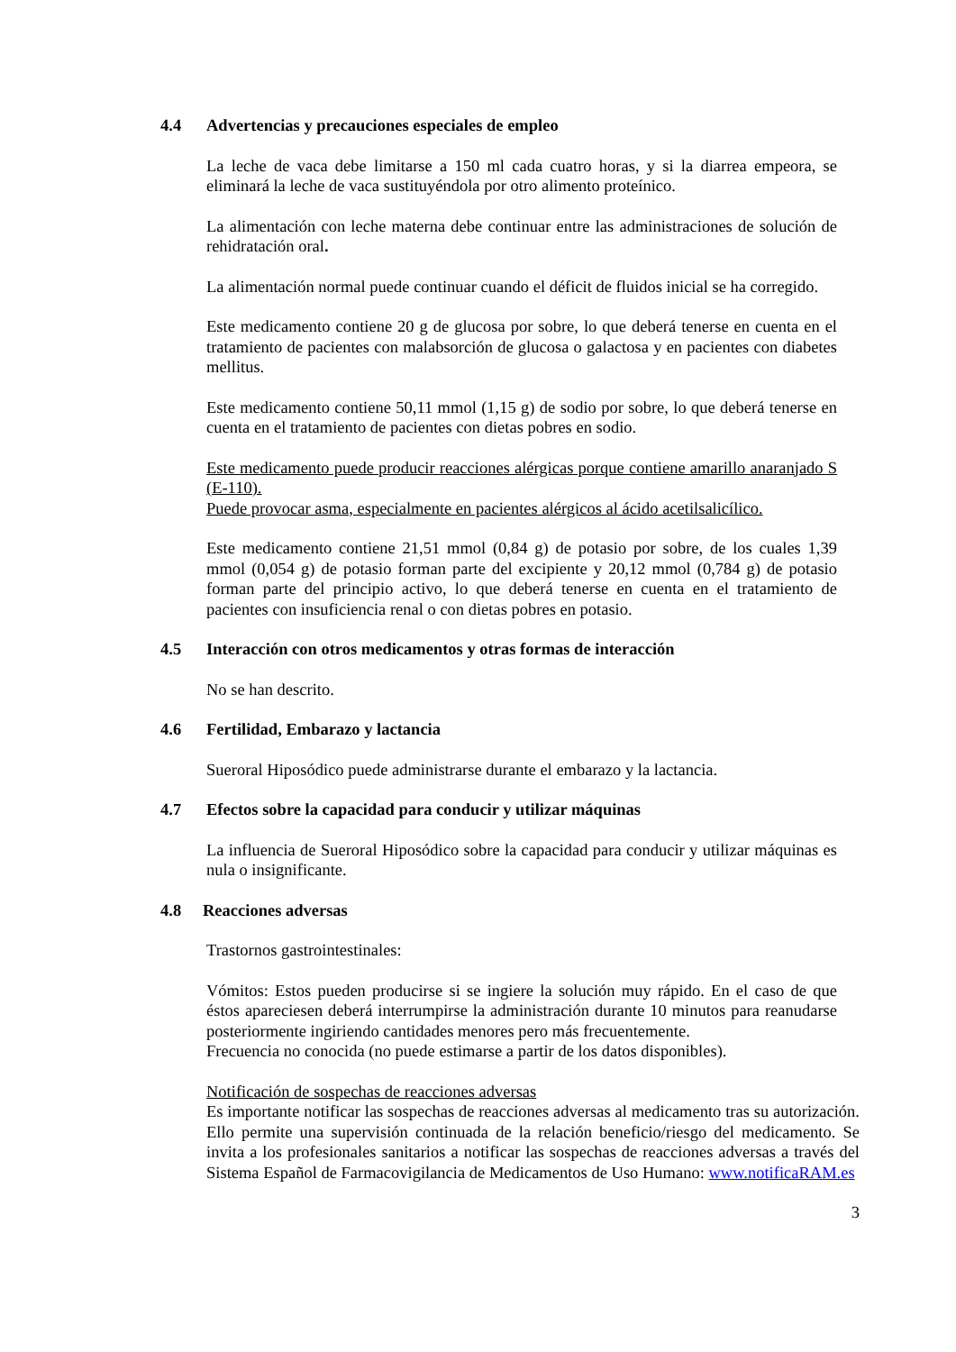4.4 Advertencias y precauciones especiales de empleo
La leche de vaca debe limitarse a 150 ml cada cuatro horas, y si la diarrea empeora, se eliminará la leche de vaca sustituyéndola por otro alimento proteínico.
La alimentación con leche materna debe continuar entre las administraciones de solución de rehidratación oral.
La alimentación normal puede continuar cuando el déficit de fluidos inicial se ha corregido.
Este medicamento contiene 20 g de glucosa por sobre, lo que deberá tenerse en cuenta en el tratamiento de pacientes con malabsorción de glucosa o galactosa y en pacientes con diabetes mellitus.
Este medicamento contiene 50,11 mmol (1,15 g) de sodio por sobre, lo que deberá tenerse en cuenta en el tratamiento de pacientes con dietas pobres en sodio.
Este medicamento puede producir reacciones alérgicas porque contiene amarillo anaranjado S (E-110).
Puede provocar asma, especialmente en pacientes alérgicos al ácido acetilsalicílico.
Este medicamento contiene 21,51 mmol (0,84 g) de potasio por sobre, de los cuales 1,39 mmol (0,054 g) de potasio forman parte del excipiente y 20,12 mmol (0,784 g) de potasio forman parte del principio activo, lo que deberá tenerse en cuenta en el tratamiento de pacientes con insuficiencia renal o con dietas pobres en potasio.
4.5 Interacción con otros medicamentos y otras formas de interacción
No se han descrito.
4.6 Fertilidad, Embarazo y lactancia
Sueroral Hiposódico puede administrarse durante el embarazo y la lactancia.
4.7 Efectos sobre la capacidad para conducir y utilizar máquinas
La influencia de Sueroral Hiposódico sobre la capacidad para conducir y utilizar máquinas es nula o insignificante.
4.8 Reacciones adversas
Trastornos gastrointestinales:
Vómitos: Estos pueden producirse si se ingiere la solución muy rápido. En el caso de que éstos apareciesen deberá interrumpirse la administración durante 10 minutos para reanudarse posteriormente ingiriendo cantidades menores pero más frecuentemente.
Frecuencia no conocida (no puede estimarse a partir de los datos disponibles).
Notificación de sospechas de reacciones adversas
Es importante notificar las sospechas de reacciones adversas al medicamento tras su autorización. Ello permite una supervisión continuada de la relación beneficio/riesgo del medicamento. Se invita a los profesionales sanitarios a notificar las sospechas de reacciones adversas a través del Sistema Español de Farmacovigilancia de Medicamentos de Uso Humano: www.notificaRAM.es
3